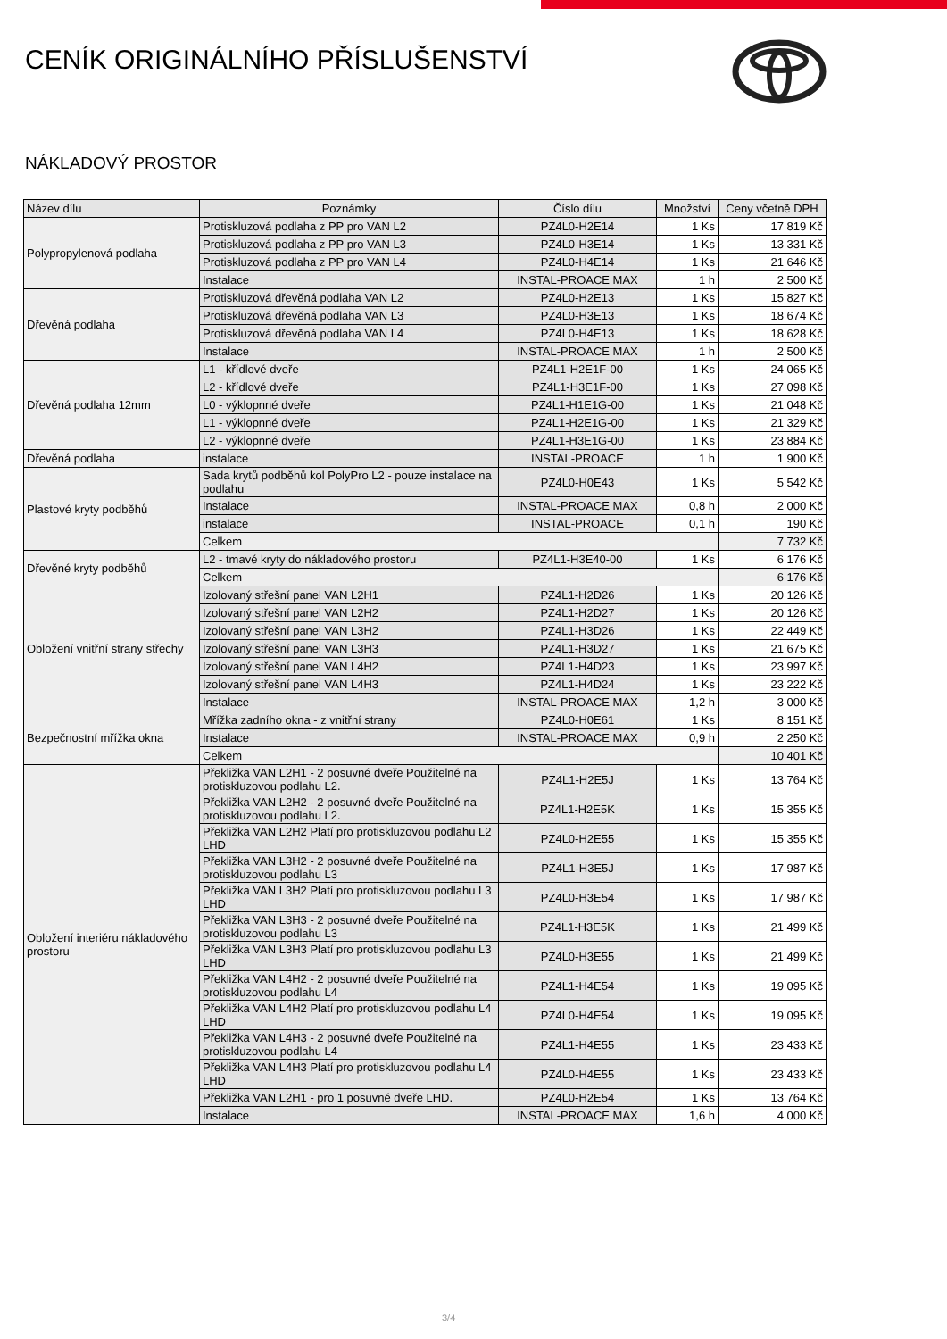CENÍK ORIGINÁLNÍHO PŘÍSLUŠENSTVÍ
NÁKLADOVÝ PROSTOR
| Název dílu | Poznámky | Číslo dílu | Množství | Ceny včetně DPH |
| --- | --- | --- | --- | --- |
| Polypropylenová podlaha | Protiskluzová podlaha z PP pro VAN L2 | PZ4L0-H2E14 | 1 Ks | 17 819 Kč |
| | Protiskluzová podlaha z PP pro VAN L3 | PZ4L0-H3E14 | 1 Ks | 13 331 Kč |
| | Protiskluzová podlaha z PP pro VAN L4 | PZ4L0-H4E14 | 1 Ks | 21 646 Kč |
| | Instalace | INSTAL-PROACE MAX | 1 h | 2 500 Kč |
| Dřevěná podlaha | Protiskluzová dřevěná podlaha VAN L2 | PZ4L0-H2E13 | 1 Ks | 15 827 Kč |
| | Protiskluzová dřevěná podlaha VAN L3 | PZ4L0-H3E13 | 1 Ks | 18 674 Kč |
| | Protiskluzová dřevěná podlaha VAN L4 | PZ4L0-H4E13 | 1 Ks | 18 628 Kč |
| | Instalace | INSTAL-PROACE MAX | 1 h | 2 500 Kč |
| Dřevěná podlaha 12mm | L1 - křídlové dveře | PZ4L1-H2E1F-00 | 1 Ks | 24 065 Kč |
| | L2 - křídlové dveře | PZ4L1-H3E1F-00 | 1 Ks | 27 098 Kč |
| | L0 - výklopnné dveře | PZ4L1-H1E1G-00 | 1 Ks | 21 048 Kč |
| | L1 - výklopnné dveře | PZ4L1-H2E1G-00 | 1 Ks | 21 329 Kč |
| | L2 - výklopnné dveře | PZ4L1-H3E1G-00 | 1 Ks | 23 884 Kč |
| Dřevěná podlaha | instalace | INSTAL-PROACE | 1 h | 1 900 Kč |
| Plastové kryty podběhů | Sada krytů podběhů kol PolyPro L2 - pouze instalace na podlahu | PZ4L0-H0E43 | 1 Ks | 5 542 Kč |
| | Instalace | INSTAL-PROACE MAX | 0,8 h | 2 000 Kč |
| | instalace | INSTAL-PROACE | 0,1 h | 190 Kč |
| | Celkem | | | 7 732 Kč |
| Dřevěné kryty podběhů | L2 - tmavé kryty do nákladového prostoru | PZ4L1-H3E40-00 | 1 Ks | 6 176 Kč |
| | Celkem | | | 6 176 Kč |
| Obložení vnitřní strany střechy | Izolovaný střešní panel VAN L2H1 | PZ4L1-H2D26 | 1 Ks | 20 126 Kč |
| | Izolovaný střešní panel VAN L2H2 | PZ4L1-H2D27 | 1 Ks | 20 126 Kč |
| | Izolovaný střešní panel VAN L3H2 | PZ4L1-H3D26 | 1 Ks | 22 449 Kč |
| | Izolovaný střešní panel VAN L3H3 | PZ4L1-H3D27 | 1 Ks | 21 675 Kč |
| | Izolovaný střešní panel VAN L4H2 | PZ4L1-H4D23 | 1 Ks | 23 997 Kč |
| | Izolovaný střešní panel VAN L4H3 | PZ4L1-H4D24 | 1 Ks | 23 222 Kč |
| | Instalace | INSTAL-PROACE MAX | 1,2 h | 3 000 Kč |
| Bezpečnostní mřížka okna | Mřížka zadního okna - z vnitřní strany | PZ4L0-H0E61 | 1 Ks | 8 151 Kč |
| | Instalace | INSTAL-PROACE MAX | 0,9 h | 2 250 Kč |
| | Celkem | | | 10 401 Kč |
| Obložení interiéru nákladového prostoru | Překližka VAN L2H1 - 2 posuvné dveře Použitelné na protiskluzovou podlahu L2. | PZ4L1-H2E5J | 1 Ks | 13 764 Kč |
| | Překližka VAN L2H2 - 2 posuvné dveře Použitelné na protiskluzovou podlahu L2. | PZ4L1-H2E5K | 1 Ks | 15 355 Kč |
| | Překližka VAN L2H2 Platí pro protiskluzovou podlahu L2 LHD | PZ4L0-H2E55 | 1 Ks | 15 355 Kč |
| | Překližka VAN L3H2 - 2 posuvné dveře Použitelné na protiskluzovou podlahu L3 | PZ4L1-H3E5J | 1 Ks | 17 987 Kč |
| | Překližka VAN L3H2 Platí pro protiskluzovou podlahu L3 LHD | PZ4L0-H3E54 | 1 Ks | 17 987 Kč |
| | Překližka VAN L3H3 - 2 posuvné dveře Použitelné na protiskluzovou podlahu L3 | PZ4L1-H3E5K | 1 Ks | 21 499 Kč |
| | Překližka VAN L3H3 Platí pro protiskluzovou podlahu L3 LHD | PZ4L0-H3E55 | 1 Ks | 21 499 Kč |
| | Překližka VAN L4H2 - 2 posuvné dveře Použitelné na protiskluzovou podlahu L4 | PZ4L1-H4E54 | 1 Ks | 19 095 Kč |
| | Překližka VAN L4H2 Platí pro protiskluzovou podlahu L4 LHD | PZ4L0-H4E54 | 1 Ks | 19 095 Kč |
| | Překližka VAN L4H3 - 2 posuvné dveře Použitelné na protiskluzovou podlahu L4 | PZ4L1-H4E55 | 1 Ks | 23 433 Kč |
| | Překližka VAN L4H3 Platí pro protiskluzovou podlahu L4 LHD | PZ4L0-H4E55 | 1 Ks | 23 433 Kč |
| | Překližka VAN L2H1 - pro 1 posuvné dveře LHD. | PZ4L0-H2E54 | 1 Ks | 13 764 Kč |
| | Instalace | INSTAL-PROACE MAX | 1,6 h | 4 000 Kč |
3/4